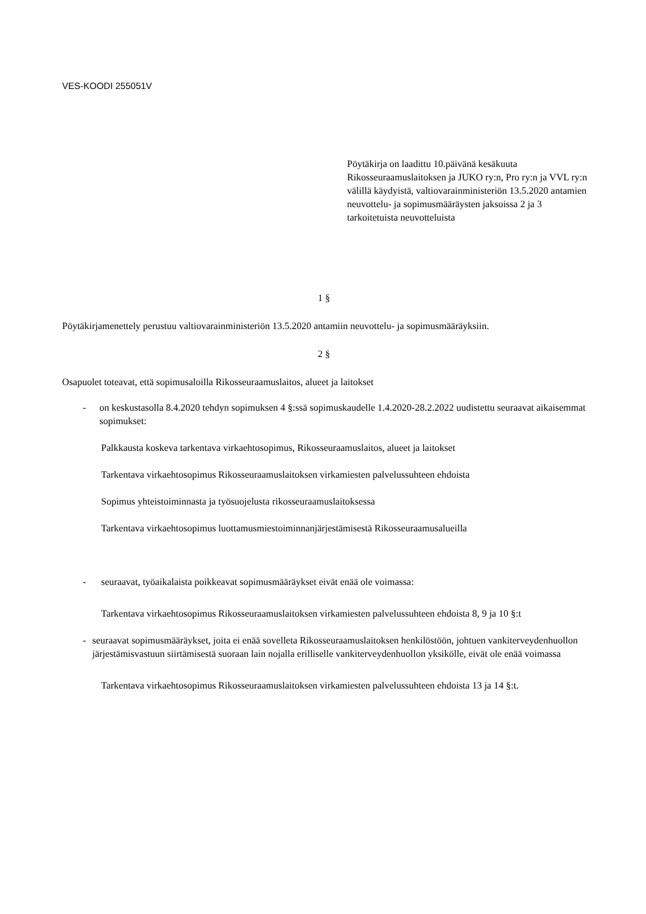VES-KOODI 255051V
Pöytäkirja on laadittu 10.päivänä kesäkuuta Rikosseuraamuslaitoksen ja JUKO ry:n, Pro ry:n ja VVL ry:n välillä käydyistä, valtiovarainministeriön 13.5.2020 antamien neuvottelu- ja sopimusmääräysten jaksoissa 2 ja 3 tarkoitetuista neuvotteluista
1 §
Pöytäkirjamenettely perustuu valtiovarainministeriön 13.5.2020 antamiin neuvottelu- ja sopimusmääräyksiin.
2 §
Osapuolet toteavat, että sopimusaloilla Rikosseuraamuslaitos, alueet ja laitokset
- on keskustasolla 8.4.2020 tehdyn sopimuksen 4 §:ssä sopimuskaudelle 1.4.2020-28.2.2022 uudistettu seuraavat aikaisemmat sopimukset:
Palkkausta koskeva tarkentava virkaehtosopimus, Rikosseuraamuslaitos, alueet ja laitokset
Tarkentava virkaehtosopimus Rikosseuraamuslaitoksen virkamiesten palvelussuhteen ehdoista
Sopimus yhteistoiminnasta ja työsuojelusta rikosseuraamuslaitoksessa
Tarkentava virkaehtosopimus luottamusmiestoiminnanjärjestämisestä Rikosseuraamusalueilla
- seuraavat, työaikalaista poikkeavat sopimusmääräykset eivät enää ole voimassa:
Tarkentava virkaehtosopimus Rikosseuraamuslaitoksen virkamiesten palvelussuhteen ehdoista 8, 9 ja 10 §:t
- seuraavat sopimusmääräykset, joita ei enää sovelleta Rikosseuraamuslaitoksen henkilöstöön, johtuen vankiterveydenhuollon järjestämisvastuun siirtämisestä suoraan lain nojalla erilliselle vankiterveydenhuollon yksikölle, eivät ole enää voimassa
Tarkentava virkaehtosopimus Rikosseuraamuslaitoksen virkamiesten palvelussuhteen ehdoista 13 ja 14 §:t.